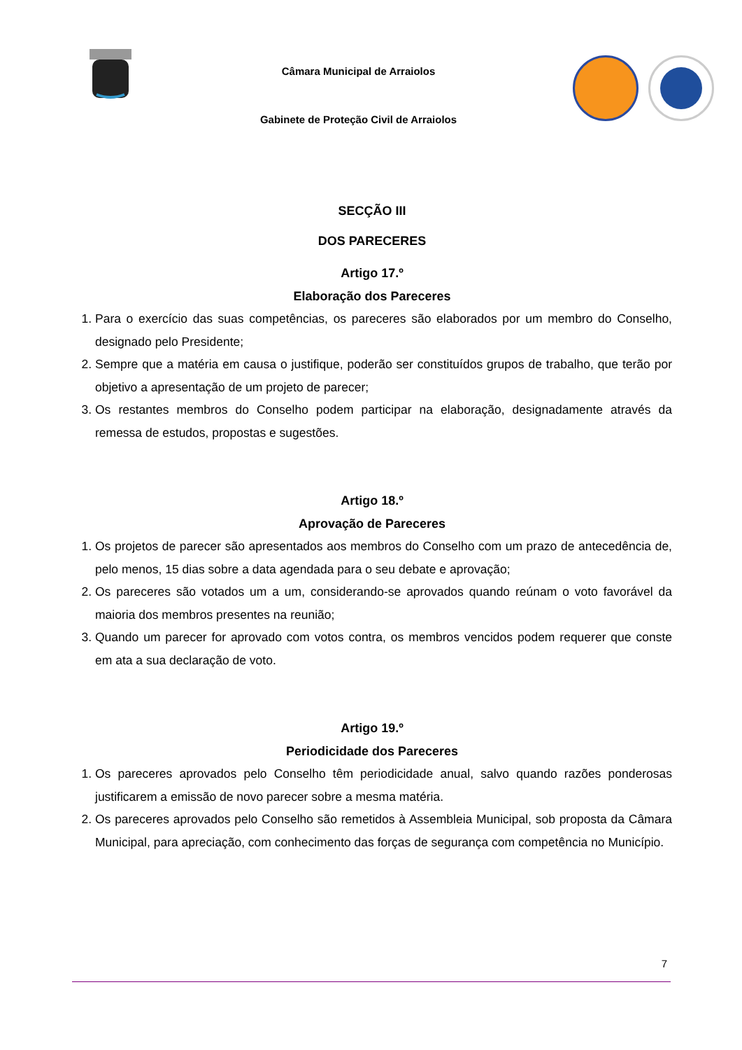Câmara Municipal de Arraiolos
Gabinete de Proteção Civil de Arraiolos
SECÇÃO III
DOS PARECERES
Artigo 17.º
Elaboração dos Pareceres
1. Para o exercício das suas competências, os pareceres são elaborados por um membro do Conselho, designado pelo Presidente;
2. Sempre que a matéria em causa o justifique, poderão ser constituídos grupos de trabalho, que terão por objetivo a apresentação de um projeto de parecer;
3. Os restantes membros do Conselho podem participar na elaboração, designadamente através da remessa de estudos, propostas e sugestões.
Artigo 18.º
Aprovação de Pareceres
1. Os projetos de parecer são apresentados aos membros do Conselho com um prazo de antecedência de, pelo menos, 15 dias sobre a data agendada para o seu debate e aprovação;
2. Os pareceres são votados um a um, considerando-se aprovados quando reúnam o voto favorável da maioria dos membros presentes na reunião;
3. Quando um parecer for aprovado com votos contra, os membros vencidos podem requerer que conste em ata a sua declaração de voto.
Artigo 19.º
Periodicidade dos Pareceres
1. Os pareceres aprovados pelo Conselho têm periodicidade anual, salvo quando razões ponderosas justificarem a emissão de novo parecer sobre a mesma matéria.
2. Os pareceres aprovados pelo Conselho são remetidos à Assembleia Municipal, sob proposta da Câmara Municipal, para apreciação, com conhecimento das forças de segurança com competência no Município.
7